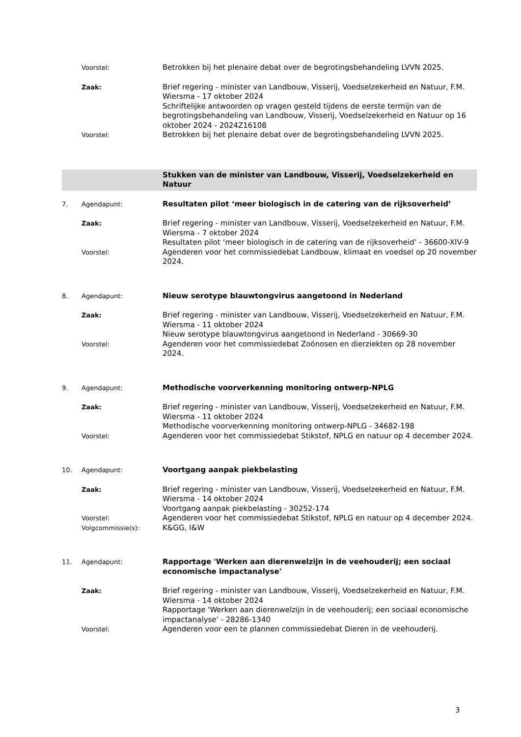Voorstel:
Betrokken bij het plenaire debat over de begrotingsbehandeling LVVN 2025.
Zaak:
Brief regering - minister van Landbouw, Visserij, Voedselzekerheid en Natuur, F.M. Wiersma - 17 oktober 2024
Schriftelijke antwoorden op vragen gesteld tijdens de eerste termijn van de begrotingsbehandeling van Landbouw, Visserij, Voedselzekerheid en Natuur op 16 oktober 2024 - 2024Z16108
Voorstel:
Betrokken bij het plenaire debat over de begrotingsbehandeling LVVN 2025.
Stukken van de minister van Landbouw, Visserij, Voedselzekerheid en Natuur
7. Agendapunt:
Resultaten pilot ‘meer biologisch in de catering van de rijksoverheid’
Zaak:
Brief regering - minister van Landbouw, Visserij, Voedselzekerheid en Natuur, F.M. Wiersma - 7 oktober 2024
Resultaten pilot ‘meer biologisch in de catering van de rijksoverheid’ - 36600-XIV-9
Voorstel:
Agenderen voor het commissiedebat Landbouw, klimaat en voedsel op 20 november 2024.
8. Agendapunt:
Nieuw serotype blauwtongvirus aangetoond in Nederland
Zaak:
Brief regering - minister van Landbouw, Visserij, Voedselzekerheid en Natuur, F.M. Wiersma - 11 oktober 2024
Nieuw serotype blauwtongvirus aangetoond in Nederland - 30669-30
Voorstel:
Agenderen voor het commissiedebat Zoönosen en dierziekten op 28 november 2024.
9. Agendapunt:
Methodische voorverkenning monitoring ontwerp-NPLG
Zaak:
Brief regering - minister van Landbouw, Visserij, Voedselzekerheid en Natuur, F.M. Wiersma - 11 oktober 2024
Methodische voorverkenning monitoring ontwerp-NPLG - 34682-198
Voorstel:
Agenderen voor het commissiedebat Stikstof, NPLG en natuur op 4 december 2024.
10. Agendapunt:
Voortgang aanpak piekbelasting
Zaak:
Brief regering - minister van Landbouw, Visserij, Voedselzekerheid en Natuur, F.M. Wiersma - 14 oktober 2024
Voortgang aanpak piekbelasting - 30252-174
Voorstel:
Agenderen voor het commissiedebat Stikstof, NPLG en natuur op 4 december 2024.
Volgcommissie(s):
K&GG, I&W
11. Agendapunt:
Rapportage 'Werken aan dierenwelzijn in de veehouderij; een sociaal economische impactanalyse'
Zaak:
Brief regering - minister van Landbouw, Visserij, Voedselzekerheid en Natuur, F.M. Wiersma - 14 oktober 2024
Rapportage 'Werken aan dierenwelzijn in de veehouderij; een sociaal economische impactanalyse' - 28286-1340
Voorstel:
Agenderen voor een te plannen commissiedebat Dieren in de veehouderij.
3